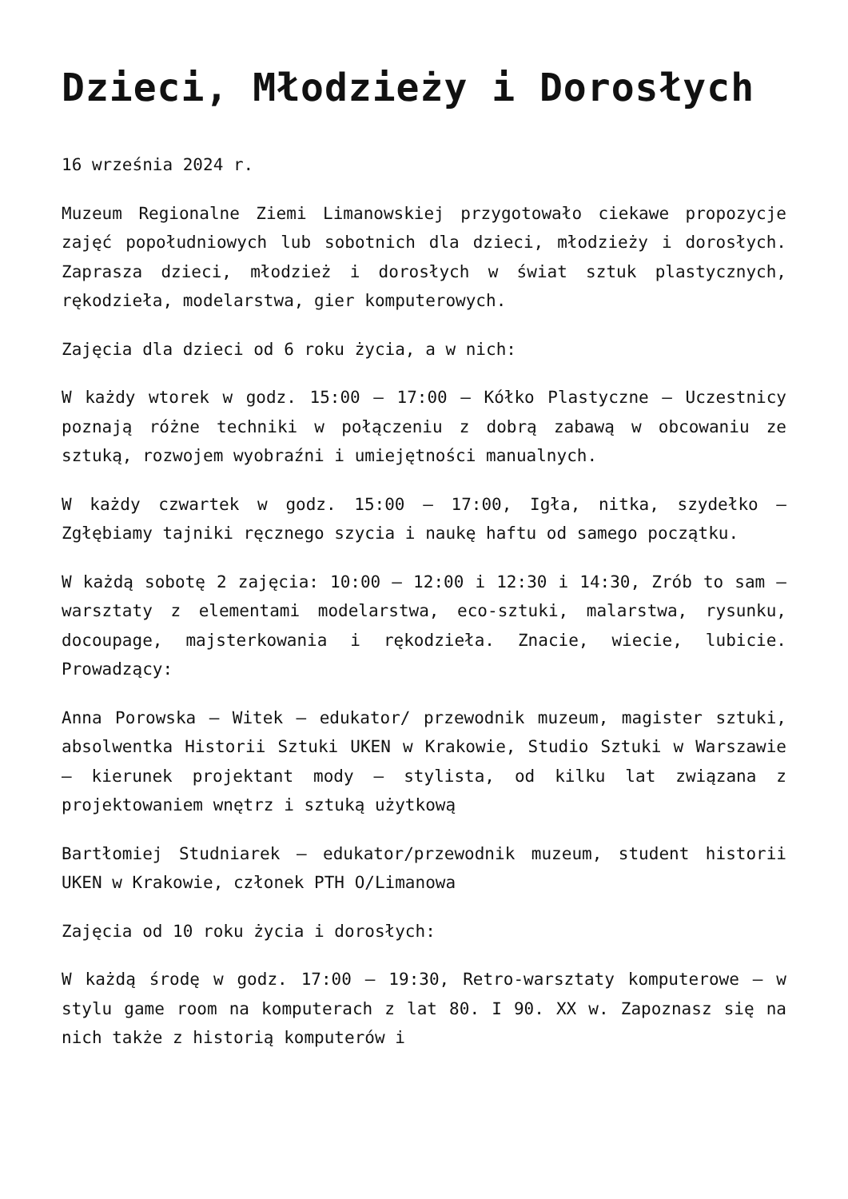Dzieci, Młodzieży i Dorosłych
16 września 2024 r.
Muzeum Regionalne Ziemi Limanowskiej przygotowało ciekawe propozycje zajęć popołudniowych lub sobotnich dla dzieci, młodzieży i dorosłych. Zaprasza dzieci, młodzież i dorosłych w świat sztuk plastycznych, rękodzieła, modelarstwa, gier komputerowych.
Zajęcia dla dzieci od 6 roku życia, a w nich:
W każdy wtorek w godz. 15:00 – 17:00 – Kółko Plastyczne – Uczestnicy poznają różne techniki w połączeniu z dobrą zabawą w obcowaniu ze sztuką, rozwojem wyobraźni i umiejętności manualnych.
W każdy czwartek w godz. 15:00 – 17:00, Igła, nitka, szydełko – Zgłębiamy tajniki ręcznego szycia i naukę haftu od samego początku.
W każdą sobotę 2 zajęcia: 10:00 – 12:00 i 12:30 i 14:30, Zrób to sam – warsztaty z elementami modelarstwa, eco-sztuki, malarstwa, rysunku, docoupage, majsterkowania i rękodzieła. Znacie, wiecie, lubicie. Prowadzący:
Anna Porowska – Witek – edukator/ przewodnik muzeum, magister sztuki, absolwentka Historii Sztuki UKEN w Krakowie, Studio Sztuki w Warszawie – kierunek projektant mody – stylista, od kilku lat związana z projektowaniem wnętrz i sztuką użytkową
Bartłomiej Studniarek – edukator/przewodnik muzeum, student historii UKEN w Krakowie, członek PTH O/Limanowa
Zajęcia od 10 roku życia i dorosłych:
W każdą środę w godz. 17:00 – 19:30, Retro-warsztaty komputerowe – w stylu game room na komputerach z lat 80. I 90. XX w. Zapoznasz się na nich także z historią komputerów i